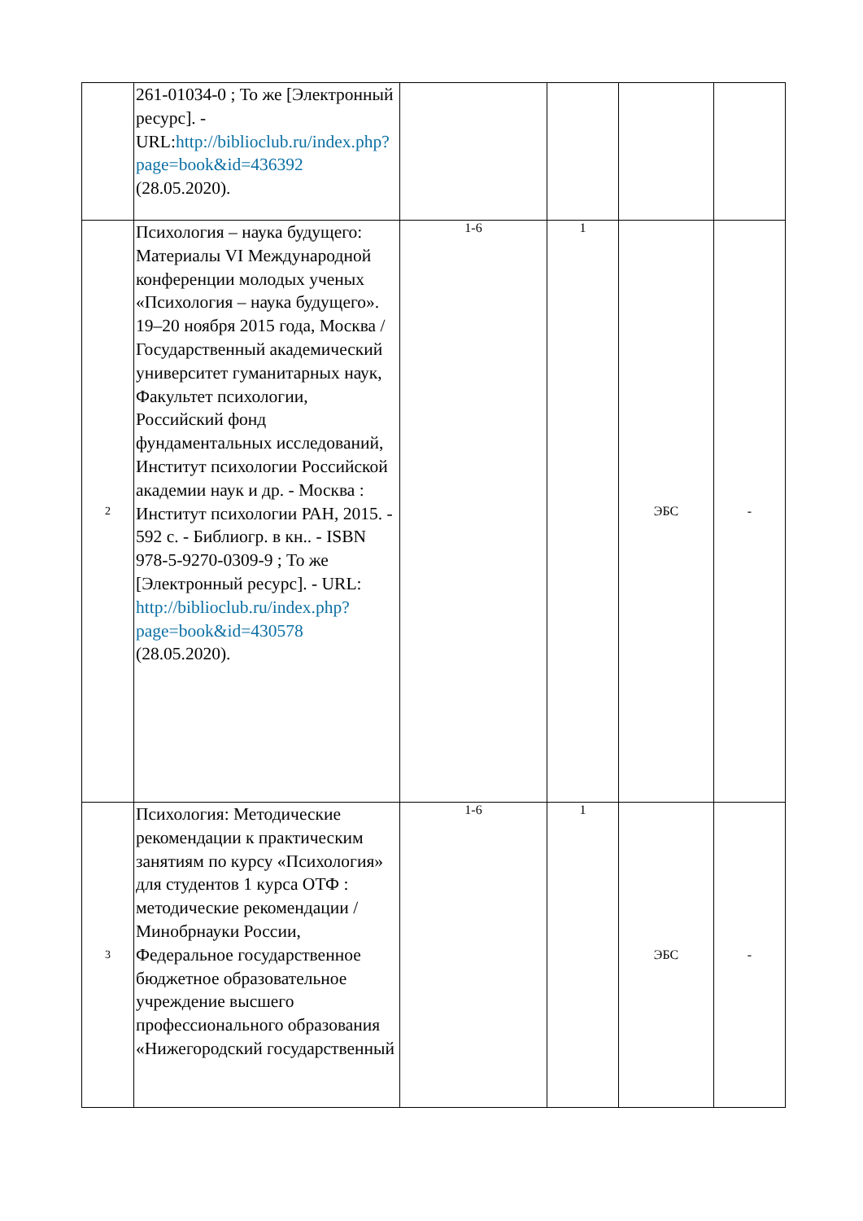| | 261-01034-0 ; То же [Электронный ресурс]. - URL: http://biblioclub.ru/index.php?page=book&id=436392 (28.05.2020). | | | | |
| 2 | Психология – наука будущего: Материалы VI Международной конференции молодых ученых «Психология – наука будущего». 19–20 ноября 2015 года, Москва / Государственный академический университет гуманитарных наук, Факультет психологии, Российский фонд фундаментальных исследований, Институт психологии Российской академии наук и др. - Москва : Институт психологии РАН, 2015. - 592 с. - Библиогр. в кн.. - ISBN 978-5-9270-0309-9 ; То же [Электронный ресурс]. - URL: http://biblioclub.ru/index.php?page=book&id=430578 (28.05.2020). | 1-6 | 1 | ЭБС | - |
| 3 | Психология: Методические рекомендации к практическим занятиям по курсу «Психология» для студентов 1 курса ОТФ : методические рекомендации / Минобрнауки России, Федеральное государственное бюджетное образовательное учреждение высшего профессионального образования «Нижегородский государственный | 1-6 | 1 | ЭБС | - |